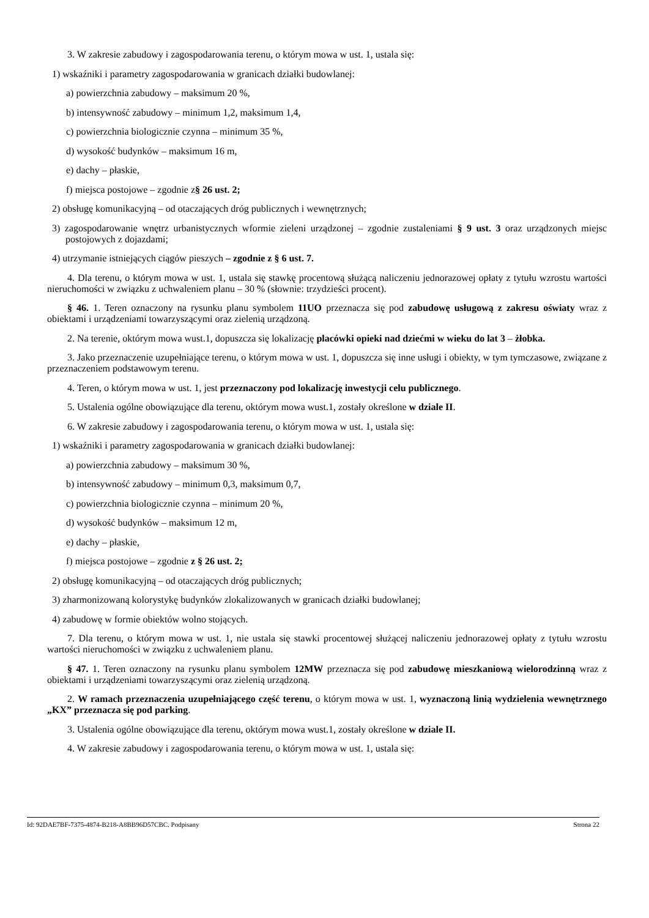3. W zakresie zabudowy i zagospodarowania terenu, o którym mowa w ust. 1, ustala się:
1) wskaźniki i parametry zagospodarowania w granicach działki budowlanej:
a) powierzchnia zabudowy – maksimum 20 %,
b) intensywność zabudowy – minimum 1,2, maksimum 1,4,
c) powierzchnia biologicznie czynna – minimum 35 %,
d) wysokość budynków – maksimum 16 m,
e) dachy – płaskie,
f) miejsca postojowe – zgodnie z§ 26 ust. 2;
2) obsługę komunikacyjną – od otaczających dróg publicznych i wewnętrznych;
3) zagospodarowanie wnętrz urbanistycznych wformie zieleni urządzonej – zgodnie zustaleniami § 9 ust. 3 oraz urządzonych miejsc postojowych z dojazdami;
4) utrzymanie istniejących ciągów pieszych – zgodnie z § 6 ust. 7.
4. Dla terenu, o którym mowa w ust. 1, ustala się stawkę procentową służącą naliczeniu jednorazowej opłaty z tytułu wzrostu wartości nieruchomości w związku z uchwaleniem planu – 30 % (słownie: trzydzieści procent).
§ 46. 1. Teren oznaczony na rysunku planu symbolem 11UO przeznacza się pod zabudowę usługową z zakresu oświaty wraz z obiektami i urządzeniami towarzyszącymi oraz zielenią urządzoną.
2. Na terenie, októrym mowa wust.1, dopuszcza się lokalizację placówki opieki nad dziećmi w wieku do lat 3 – żłobka.
3. Jako przeznaczenie uzupełniające terenu, o którym mowa w ust. 1, dopuszcza się inne usługi i obiekty, w tym tymczasowe, związane z przeznaczeniem podstawowym terenu.
4. Teren, o którym mowa w ust. 1, jest przeznaczony pod lokalizację inwestycji celu publicznego.
5. Ustalenia ogólne obowiązujące dla terenu, októrym mowa wust.1, zostały określone w dziale II.
6. W zakresie zabudowy i zagospodarowania terenu, o którym mowa w ust. 1, ustala się:
1) wskaźniki i parametry zagospodarowania w granicach działki budowlanej:
a) powierzchnia zabudowy – maksimum 30 %,
b) intensywność zabudowy – minimum 0,3, maksimum 0,7,
c) powierzchnia biologicznie czynna – minimum 20 %,
d) wysokość budynków – maksimum 12 m,
e) dachy – płaskie,
f) miejsca postojowe – zgodnie z § 26 ust. 2;
2) obsługę komunikacyjną – od otaczających dróg publicznych;
3) zharmonizowaną kolorystykę budynków zlokalizowanych w granicach działki budowlanej;
4) zabudowę w formie obiektów wolno stojących.
7. Dla terenu, o którym mowa w ust. 1, nie ustala się stawki procentowej służącej naliczeniu jednorazowej opłaty z tytułu wzrostu wartości nieruchomości w związku z uchwaleniem planu.
§ 47. 1. Teren oznaczony na rysunku planu symbolem 12MW przeznacza się pod zabudowę mieszkaniową wielorodzinną wraz z obiektami i urządzeniami towarzyszącymi oraz zielenią urządzoną.
2. W ramach przeznaczenia uzupełniającego część terenu, o którym mowa w ust. 1, wyznaczoną linią wydzielenia wewnętrznego „KX” przeznacza się pod parking.
3. Ustalenia ogólne obowiązujące dla terenu, októrym mowa wust.1, zostały określone w dziale II.
4. W zakresie zabudowy i zagospodarowania terenu, o którym mowa w ust. 1, ustala się:
Id: 92DAE7BF-7375-4874-B218-A8BB96D57CBC. Podpisany Strona 22